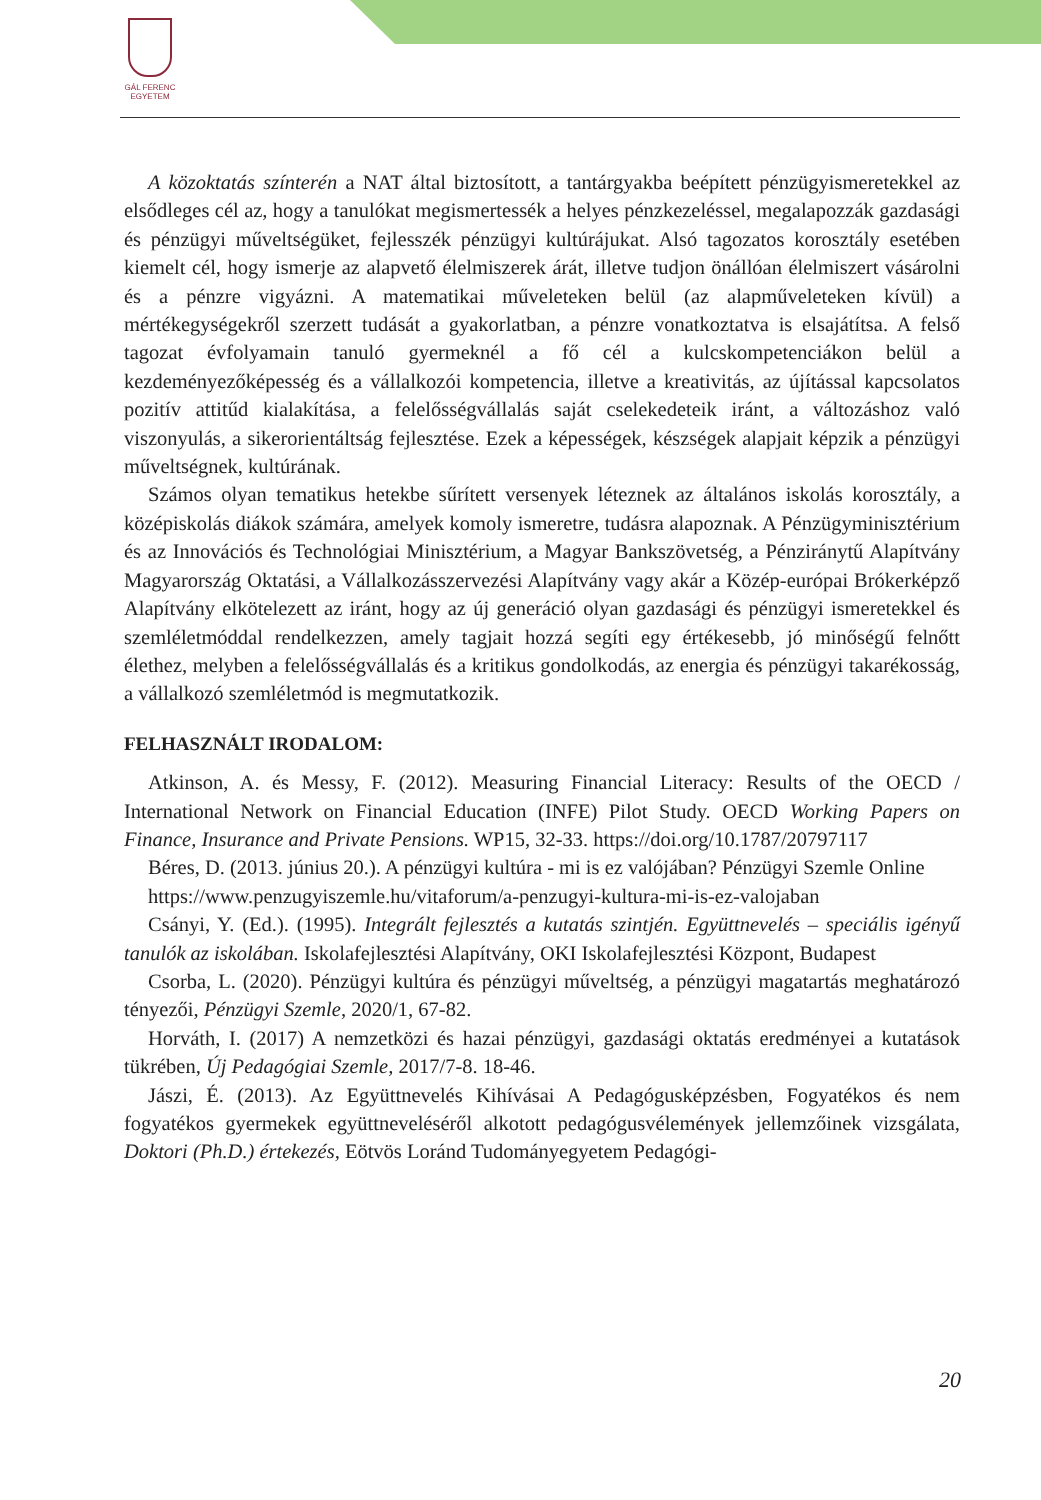GÁL FERENC
EGYETEM
A közoktatás színterén a NAT által biztosított, a tantárgyakba beépített pénzügyismeretekkel az elsődleges cél az, hogy a tanulókat megismertessék a helyes pénzkezeléssel, megalapozzák gazdasági és pénzügyi műveltségüket, fejlesszék pénzügyi kultúrájukat. Alsó tagozatos korosztály esetében kiemelt cél, hogy ismerje az alapvető élelmiszerek árát, illetve tudjon önállóan élelmiszert vásárolni és a pénzre vigyázni. A matematikai műveleteken belül (az alapműveleteken kívül) a mértékegységekről szerzett tudását a gyakorlatban, a pénzre vonatkoztatva is elsajátítsa. A felső tagozat évfolyamain tanuló gyermeknél a fő cél a kulcskompetenciákon belül a kezdeményezőképesség és a vállalkozói kompetencia, illetve a kreativitás, az újítással kapcsolatos pozitív attitűd kialakítása, a felelősségvállalás saját cselekedeteik iránt, a változáshoz való viszonyulás, a sikerorientáltság fejlesztése. Ezek a képességek, készségek alapjait képzik a pénzügyi műveltségnek, kultúrának.
Számos olyan tematikus hetekbe sűrített versenyek léteznek az általános iskolás korosztály, a középiskolás diákok számára, amelyek komoly ismeretre, tudásra alapoznak. A Pénzügyminisztérium és az Innovációs és Technológiai Minisztérium, a Magyar Bankszövetség, a Pénziránytű Alapítvány Magyarország Oktatási, a Vállalkozásszervezési Alapítvány vagy akár a Közép-európai Brókerképző Alapítvány elkötelezett az iránt, hogy az új generáció olyan gazdasági és pénzügyi ismeretekkel és szemléletmóddal rendelkezzen, amely tagjait hozzá segíti egy értékesebb, jó minőségű felnőtt élethez, melyben a felelősségvállalás és a kritikus gondolkodás, az energia és pénzügyi takarékosság, a vállalkozó szemléletmód is megmutatkozik.
FELHASZNÁLT IRODALOM:
Atkinson, A. és Messy, F. (2012). Measuring Financial Literacy: Results of the OECD / International Network on Financial Education (INFE) Pilot Study. OECD Working Papers on Finance, Insurance and Private Pensions. WP15, 32-33. https://doi.org/10.1787/20797117
Béres, D. (2013. június 20.). A pénzügyi kultúra - mi is ez valójában? Pénzügyi Szemle Online
https://www.penzugyiszemle.hu/vitaforum/a-penzugyi-kultura-mi-is-ez-valojaban
Csányi, Y. (Ed.). (1995). Integrált fejlesztés a kutatás szintjén. Együttnevelés – speciális igényű tanulók az iskolában. Iskolafejlesztési Alapítvány, OKI Iskolafejlesztési Központ, Budapest
Csorba, L. (2020). Pénzügyi kultúra és pénzügyi műveltség, a pénzügyi magatartás meghatározó tényezői, Pénzügyi Szemle, 2020/1, 67-82.
Horváth, I. (2017) A nemzetközi és hazai pénzügyi, gazdasági oktatás eredményei a kutatások tükrében, Új Pedagógiai Szemle, 2017/7-8. 18-46.
Jászi, É. (2013). Az Együttnevelés Kihívásai A Pedagógusképzésben, Fogyatékos és nem fogyatékos gyermekek együttneveléséről alkotott pedagógusvélemények jellemzőinek vizsgálata, Doktori (Ph.D.) értekezés, Eötvös Loránd Tudományegyetem Pedagógi-
20